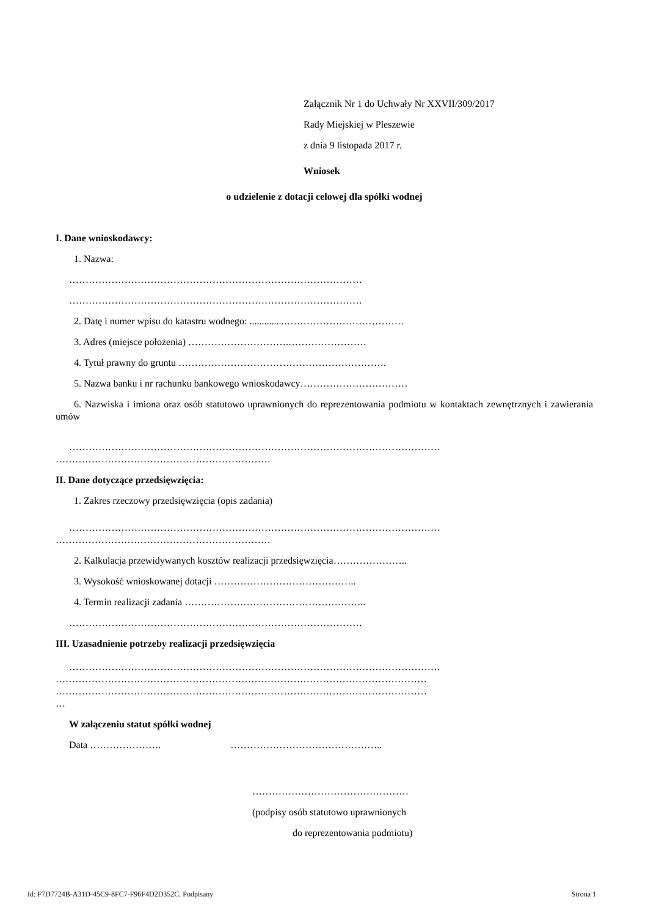Załącznik Nr 1 do Uchwały Nr XXVII/309/2017
Rady Miejskiej w Pleszewie
z dnia 9 listopada 2017 r.
Wniosek
o udzielenie z dotacji celowej dla spółki wodnej
I. Dane wnioskodawcy:
1. Nazwa:
………………………………………………………………………………
………………………………………………………………………………
2. Datę i numer wpisu do katastru wodnego: ..............……………………………….
3. Adres (miejsce położenia) ………………………….……………………
4. Tytuł prawny do gruntu ……………………………………………………….
5. Nazwa banku i nr rachunku bankowego wnioskodawcy……………………………
6. Nazwiska i imiona oraz osób statutowo uprawnionych do reprezentowania podmiotu w kontaktach zewnętrznych i zawierania umów
……………………………………………………………………………………………………
…………………………………………………………
II. Dane dotyczące przedsięwzięcia:
1. Zakres rzeczowy przedsięwzięcia (opis zadania)
……………………………………………………………………………………………………
…………………………………………………………
2. Kalkulacja przewidywanych kosztów realizacji przedsięwzięcia…………………..
3. Wysokość wnioskowanej dotacji ……………………………………..
4. Termin realizacji zadania ………………………………………………..
………………………………………………………………………………
III. Uzasadnienie potrzeby realizacji przedsięwzięcia
……………………………………………………………………………………………………
……………………………………………………………………………………………………
……………………………………………………………………………………………………
…
W załączeniu statut spółki wodnej
Data …………………. ………………………………………..
…………………………………………
(podpisy osób statutowo uprawnionych
do reprezentowania podmiotu)
Id: F7D7724B-A31D-45C9-8FC7-F96F4D2D352C. Podpisany Strona 1